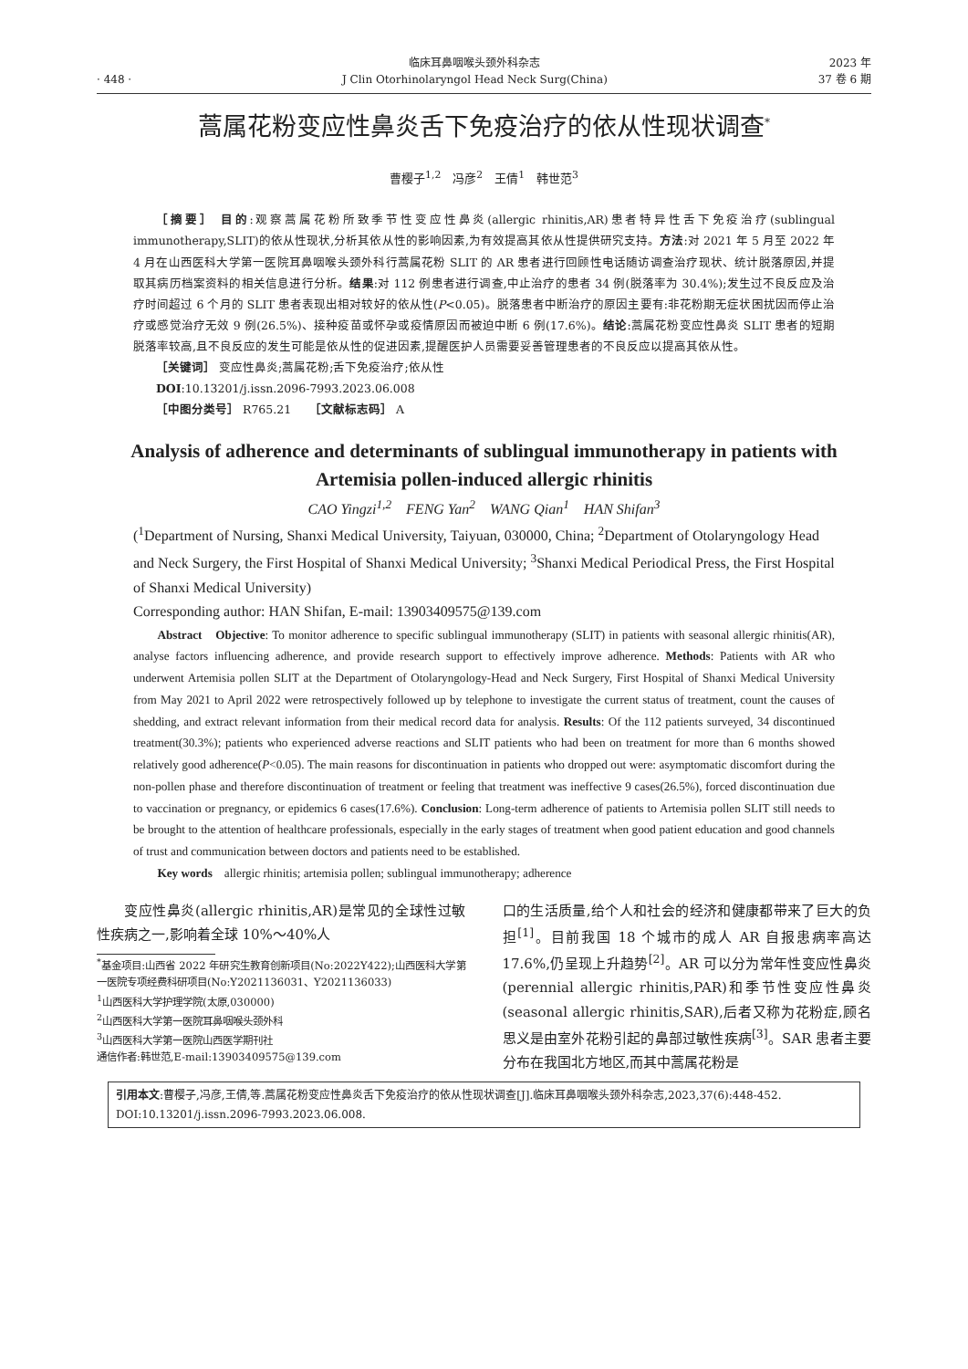· 448 ·
临床耳鼻咽喉头颈外科杂志
J Clin Otorhinolaryngol Head Neck Surg(China)
2023 年
37 卷 6 期
蒿属花粉变应性鼻炎舌下免疫治疗的依从性现状调查<sup>*</sup>
曹樱子<sup>1,2</sup>　冯彦<sup>2</sup>　王倩<sup>1</sup>　韩世范<sup>3</sup>
［摘要］ 目的:观察蒿属花粉所致季节性变应性鼻炎(allergic rhinitis,AR)患者特异性舌下免疫治疗(sublingual immunotherapy,SLIT)的依从性现状,分析其依从性的影响因素,为有效提高其依从性提供研究支持。方法:对 2021 年 5 月至 2022 年 4 月在山西医科大学第一医院耳鼻咽喉头颈外科行蒿属花粉 SLIT 的 AR 患者进行回顾性电话随访调查治疗现状、统计脱落原因,并提取其病历档案资料的相关信息进行分析。结果:对 112 例患者进行调查,中止治疗的患者 34 例(脱落率为 30.4%);发生过不良反应及治疗时间超过 6 个月的 SLIT 患者表现出相对较好的依从性(P<0.05)。脱落患者中断治疗的原因主要有:非花粉期无症状困扰因而停止治疗或感觉治疗无效 9 例(26.5%)、接种疫苗或怀孕或疫情原因而被迫中断 6 例(17.6%)。结论:蒿属花粉变应性鼻炎 SLIT 患者的短期脱落率较高,且不良反应的发生可能是依从性的促进因素,提醒医护人员需要妥善管理患者的不良反应以提高其依从性。
［关键词］ 变应性鼻炎;蒿属花粉;舌下免疫治疗;依从性
DOI:10.13201/j.issn.2096-7993.2023.06.008
［中图分类号］ R765.21　　［文献标志码］ A
Analysis of adherence and determinants of sublingual immunotherapy in patients with Artemisia pollen-induced allergic rhinitis
CAO Yingzi<sup>1,2</sup>　FENG Yan<sup>2</sup>　WANG Qian<sup>1</sup>　HAN Shifan<sup>3</sup>
(<sup>1</sup>Department of Nursing, Shanxi Medical University, Taiyuan, 030000, China; <sup>2</sup>Department of Otolaryngology Head and Neck Surgery, the First Hospital of Shanxi Medical University; <sup>3</sup>Shanxi Medical Periodical Press, the First Hospital of Shanxi Medical University)
Corresponding author: HAN Shifan, E-mail: 13903409575@139.com
Abstract　Objective: To monitor adherence to specific sublingual immunotherapy (SLIT) in patients with seasonal allergic rhinitis(AR), analyse factors influencing adherence, and provide research support to effectively improve adherence. Methods: Patients with AR who underwent Artemisia pollen SLIT at the Department of Otolaryngology-Head and Neck Surgery, First Hospital of Shanxi Medical University from May 2021 to April 2022 were retrospectively followed up by telephone to investigate the current status of treatment, count the causes of shedding, and extract relevant information from their medical record data for analysis. Results: Of the 112 patients surveyed, 34 discontinued treatment(30.3%); patients who experienced adverse reactions and SLIT patients who had been on treatment for more than 6 months showed relatively good adherence(P<0.05). The main reasons for discontinuation in patients who dropped out were: asymptomatic discomfort during the non-pollen phase and therefore discontinuation of treatment or feeling that treatment was ineffective 9 cases(26.5%), forced discontinuation due to vaccination or pregnancy, or epidemics 6 cases(17.6%). Conclusion: Long-term adherence of patients to Artemisia pollen SLIT still needs to be brought to the attention of healthcare professionals, especially in the early stages of treatment when good patient education and good channels of trust and communication between doctors and patients need to be established.
Key words　allergic rhinitis; artemisia pollen; sublingual immunotherapy; adherence
变应性鼻炎(allergic rhinitis,AR)是常见的全球性过敏性疾病之一,影响着全球 10%～40%人
<sup>*</sup> 基金项目:山西省 2022 年研究生教育创新项目(No:2022Y422);山西医科大学第一医院专项经费科研项目(No:Y2021136031、Y2021136033)
<sup>1</sup> 山西医科大学护理学院(太原,030000)
<sup>2</sup> 山西医科大学第一医院耳鼻咽喉头颈外科
<sup>3</sup> 山西医科大学第一医院山西医学期刊社
通信作者:韩世范,E-mail:13903409575@139.com
口的生活质量,给个人和社会的经济和健康都带来了巨大的负担<sup>[1]</sup>。目前我国 18 个城市的成人 AR 自报患病率高达 17.6%,仍呈现上升趋势<sup>[2]</sup>。AR 可以分为常年性变应性鼻炎(perennial allergic rhinitis,PAR)和季节性变应性鼻炎(seasonal allergic rhinitis,SAR),后者又称为花粉症,顾名思义是由室外花粉引起的鼻部过敏性疾病<sup>[3]</sup>。SAR 患者主要分布在我国北方地区,而其中蒿属花粉是
引用本文:曹樱子,冯彦,王倩,等.蒿属花粉变应性鼻炎舌下免疫治疗的依从性现状调查[J].临床耳鼻咽喉头颈外科杂志,2023,37(6):448-452. DOI:10.13201/j.issn.2096-7993.2023.06.008.